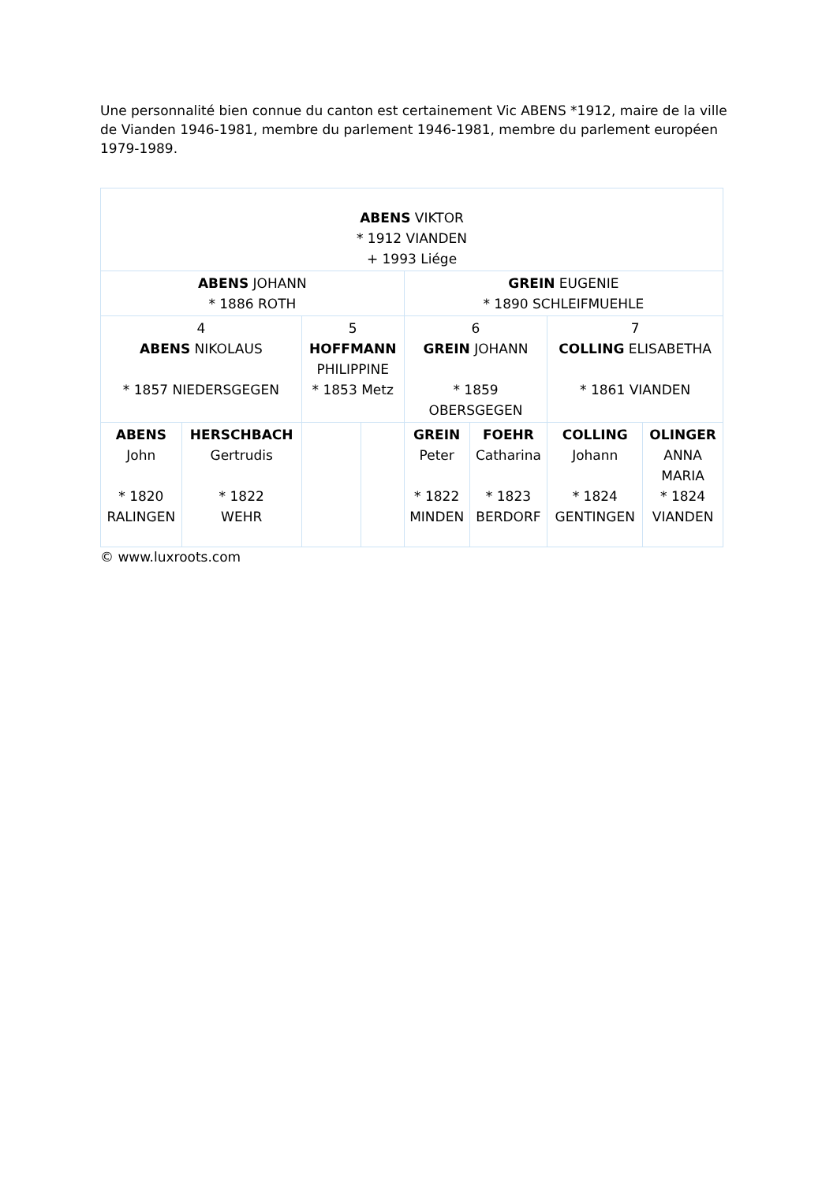Une personnalité bien connue du canton est certainement Vic ABENS *1912, maire de la ville de Vianden 1946-1981, membre du parlement 1946-1981, membre du parlement européen 1979-1989.
| ABENS VIKTOR * 1912 VIANDEN + 1993 Liége | | | | | | | |
| ABENS JOHANN * 1886 ROTH | | | | GREIN EUGENIE * 1890 SCHLEIFMUEHLE | | | |
| 4 ABENS NIKOLAUS * 1857 NIEDERSGEGEN | | 5 HOFFMANN PHILIPPINE * 1853 Metz | | 6 GREIN JOHANN * 1859 OBERSGEGEN | | 7 COLLING ELISABETHA * 1861 VIANDEN | |
| ABENS John * 1820 RALINGEN | HERSCHBACH Gertrudis * 1822 WEHR | | | GREIN Peter * 1822 MINDEN | FOEHR Catharina * 1823 BERDORF | COLLING Johann * 1824 GENTINGEN | OLINGER ANNA MARIA * 1824 VIANDEN |
© www.luxroots.com